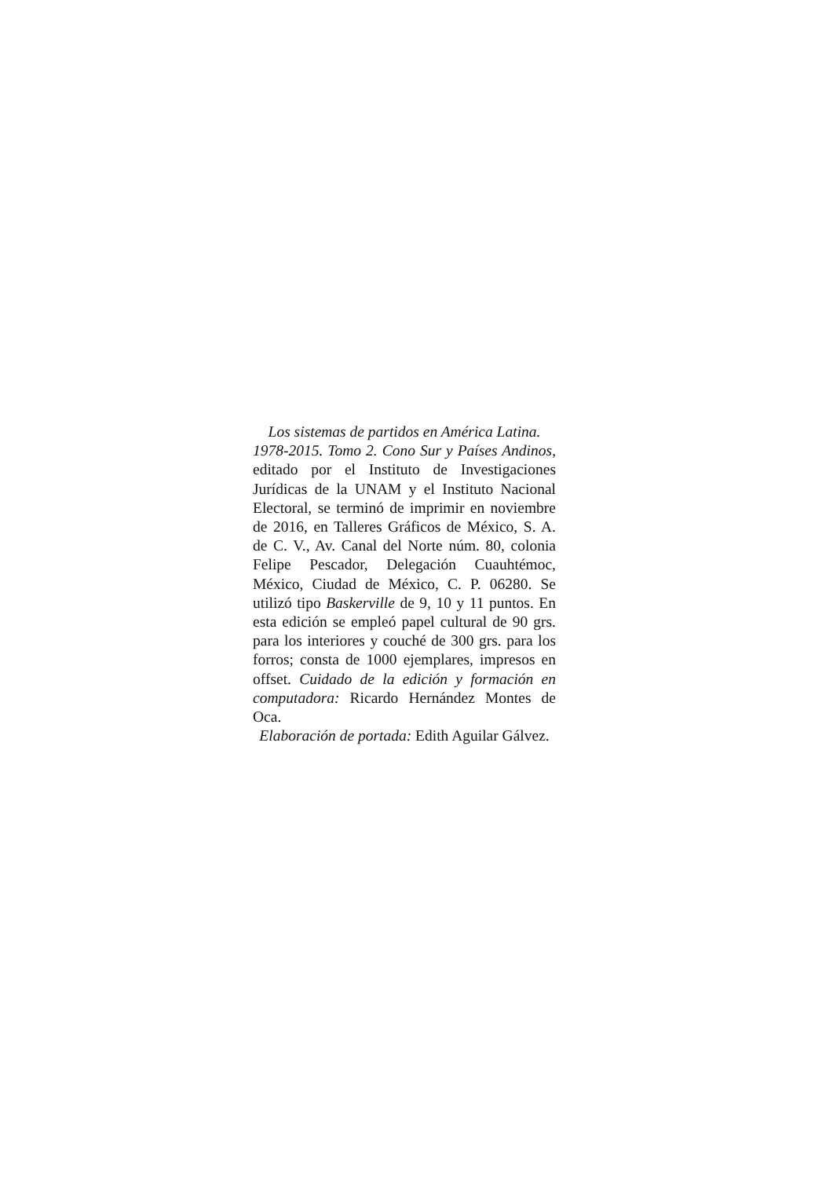Los sistemas de partidos en América Latina.
1978-2015. Tomo 2. Cono Sur y Países Andinos, editado por el Instituto de Investigaciones Jurídicas de la UNAM y el Instituto Nacional Electoral, se terminó de imprimir en noviembre de 2016, en Talleres Gráficos de México, S. A. de C. V., Av. Canal del Norte núm. 80, colonia Felipe Pescador, Delegación Cuauhtémoc, México, Ciudad de México, C. P. 06280. Se utilizó tipo Baskerville de 9, 10 y 11 puntos. En esta edición se empleó papel cultural de 90 grs. para los interiores y couché de 300 grs. para los forros; consta de 1000 ejemplares, impresos en offset. Cuidado de la edición y formación en computadora: Ricardo Hernández Montes de Oca.
Elaboración de portada: Edith Aguilar Gálvez.